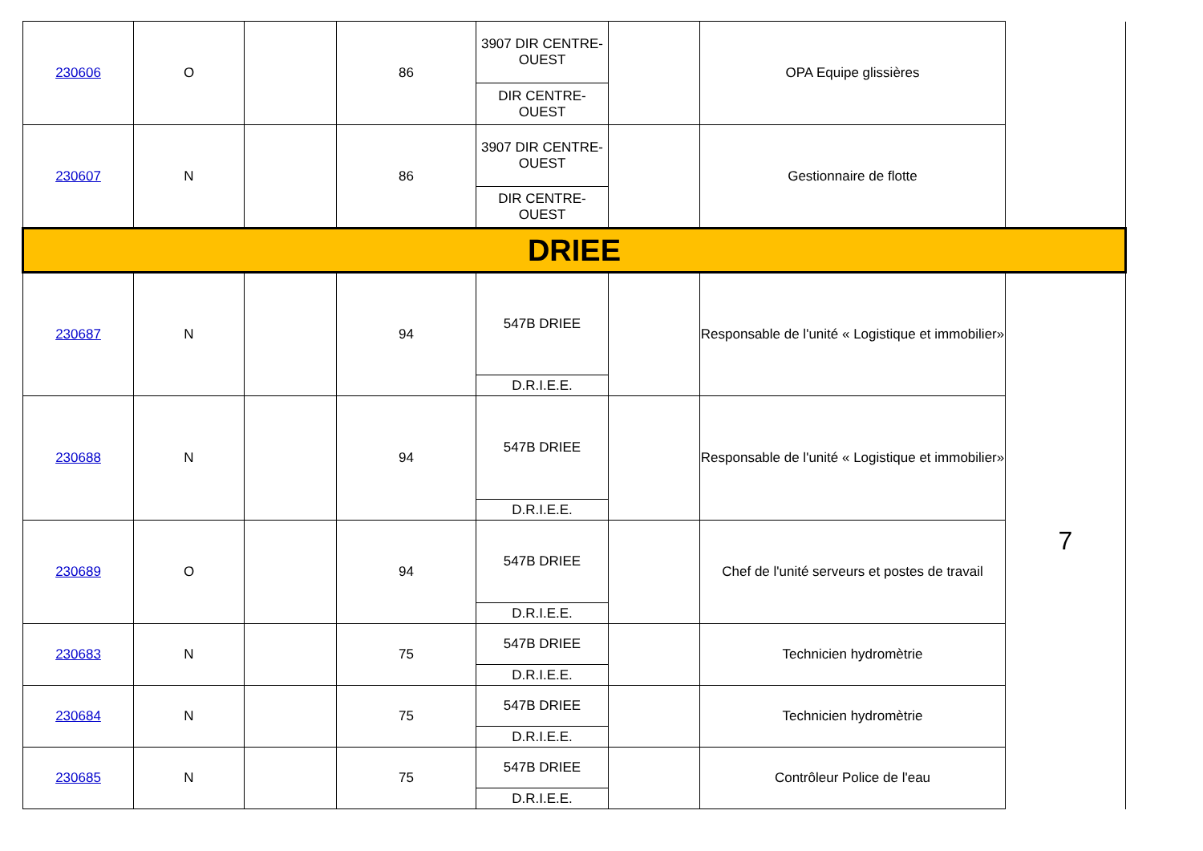| 230606 | O | | 86 | 3907 DIR CENTRE-OUEST | | OPA Equipe glissières | |
| | | | | DIR CENTRE-OUEST | | | |
| 230607 | N | | 86 | 3907 DIR CENTRE-OUEST | | Gestionnaire de flotte | |
| | | | | DIR CENTRE-OUEST | | | |
| DRIEE | | | | | | | |
| 230687 | N | | 94 | 547B DRIEE | | Responsable de l'unité « Logistique et immobilier» | 7 |
| | | | | D.R.I.E.E. | | | |
| 230688 | N | | 94 | 547B DRIEE | | Responsable de l'unité « Logistique et immobilier» | |
| | | | | D.R.I.E.E. | | | |
| 230689 | O | | 94 | 547B DRIEE | | Chef de l'unité serveurs et postes de travail | |
| | | | | D.R.I.E.E. | | | |
| 230683 | N | | 75 | 547B DRIEE | | Technicien hydromètrie | |
| | | | | D.R.I.E.E. | | | |
| 230684 | N | | 75 | 547B DRIEE | | Technicien hydromètrie | |
| | | | | D.R.I.E.E. | | | |
| 230685 | N | | 75 | 547B DRIEE | | Contrôleur Police de l'eau | |
| | | | | D.R.I.E.E. | | | |